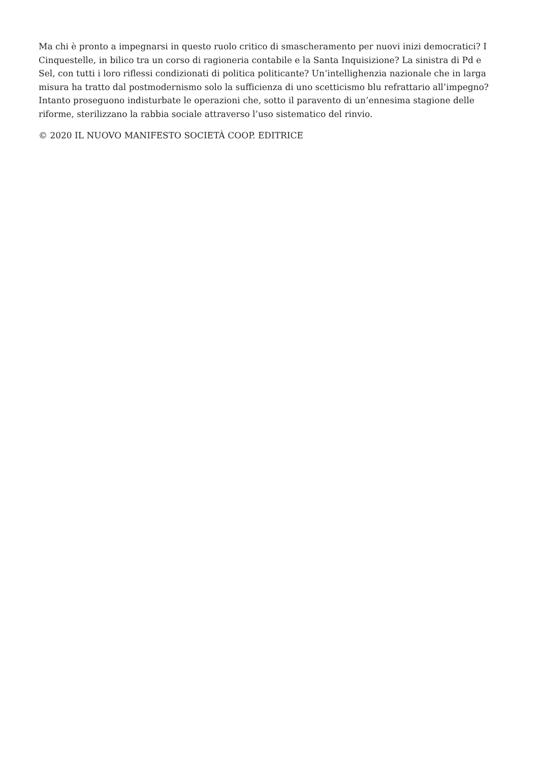Ma chi è pronto a impegnarsi in questo ruolo critico di smascheramento per nuovi inizi democratici? I Cinquestelle, in bilico tra un corso di ragioneria contabile e la Santa Inquisizione? La sinistra di Pd e Sel, con tutti i loro riflessi condizionati di politica politicante? Un’intellighenzia nazionale che in larga misura ha tratto dal postmodernismo solo la sufficienza di uno scetticismo blu refrattario all’impegno? Intanto proseguono indisturbate le operazioni che, sotto il paravento di un’ennesima stagione delle riforme, sterilizzano la rabbia sociale attraverso l’uso sistematico del rinvio.
© 2020 IL NUOVO MANIFESTO SOCIETÀ COOP. EDITRICE